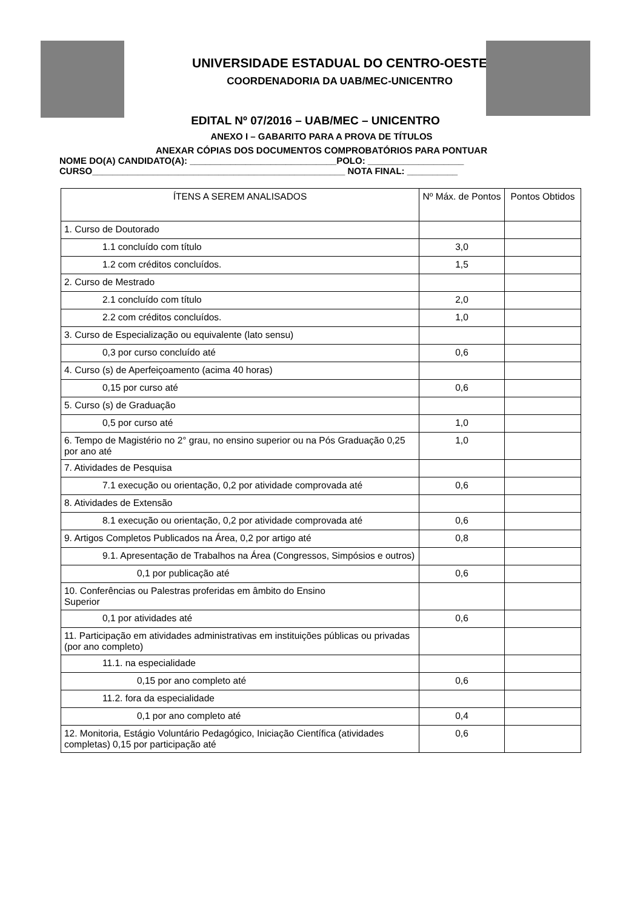UNIVERSIDADE ESTADUAL DO CENTRO-OESTE
COORDENADORIA DA UAB/MEC-UNICENTRO
EDITAL Nº 07/2016 – UAB/MEC – UNICENTRO
ANEXO I – GABARITO PARA A PROVA DE TÍTULOS
ANEXAR CÓPIAS DOS DOCUMENTOS COMPROBATÓRIOS PARA PONTUAR
NOME DO(A) CANDIDATO(A): _____________________________POLO: ___________________
CURSO__________________________________________________ NOTA FINAL: __________
| ÍTENS A SEREM ANALISADOS | Nº Máx. de Pontos | Pontos Obtidos |
| --- | --- | --- |
| 1. Curso de Doutorado | | |
| 1.1 concluído com título | 3,0 | |
| 1.2 com créditos concluídos. | 1,5 | |
| 2. Curso de Mestrado | | |
| 2.1 concluído com título | 2,0 | |
| 2.2 com créditos concluídos. | 1,0 | |
| 3. Curso de Especialização ou equivalente (lato sensu) | | |
| 0,3 por curso concluído até | 0,6 | |
| 4. Curso (s) de Aperfeiçoamento (acima 40 horas) | | |
| 0,15 por curso até | 0,6 | |
| 5. Curso (s) de Graduação | | |
| 0,5 por curso até | 1,0 | |
| 6. Tempo de Magistério no 2° grau, no ensino superior ou na Pós Graduação 0,25 por ano até | 1,0 | |
| 7. Atividades de Pesquisa | | |
| 7.1 execução ou orientação, 0,2 por atividade comprovada até | 0,6 | |
| 8. Atividades de Extensão | | |
| 8.1 execução ou orientação, 0,2 por atividade comprovada até | 0,6 | |
| 9. Artigos Completos Publicados na Área, 0,2 por artigo até | 0,8 | |
| 9.1. Apresentação de Trabalhos na Área (Congressos, Simpósios e outros) | | |
| 0,1 por publicação até | 0,6 | |
| 10. Conferências ou Palestras proferidas em âmbito do Ensino Superior | | |
| 0,1 por atividades até | 0,6 | |
| 11. Participação em atividades administrativas em instituições públicas ou privadas (por ano completo) | | |
| 11.1. na especialidade | | |
| 0,15 por ano completo até | 0,6 | |
| 11.2. fora da especialidade | | |
| 0,1 por ano completo até | 0,4 | |
| 12. Monitoria, Estágio Voluntário Pedagógico, Iniciação Científica (atividades completas) 0,15 por participação até | 0,6 | |